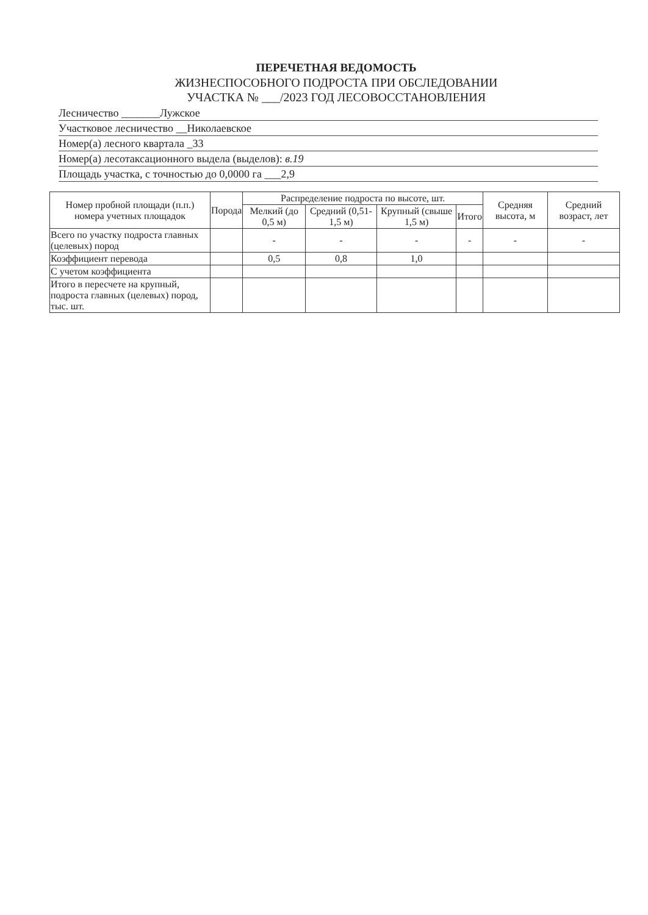ПЕРЕЧЕТНАЯ ВЕДОМОСТЬ
ЖИЗНЕСПОСОБНОГО ПОДРОСТА ПРИ ОБСЛЕДОВАНИИ
УЧАСТКА № ___/2023 ГОД ЛЕСОВОССТАНОВЛЕНИЯ
Лесничество _______Лужское
Участковое лесничество __Николаевское
Номер(а) лесного квартала _33
Номер(а) лесотаксационного выдела (выделов): в.19
Площадь участка, с точностью до 0,0000 га ___2,9
| Номер пробной площади (п.п.) номера учетных площадок | Порода | Распределение подроста по высоте, шт. | | | | Средняя высота, м | Средний возраст, лет |
| --- | --- | --- | --- | --- | --- | --- | --- |
| | | Мелкий (до 0,5 м) | Средний (0,51-1,5 м) | Крупный (свыше 1,5 м) | Итого | | |
| Всего по участку подроста главных (целевых) пород | | - | - | - | - | - | - |
| Коэффициент перевода | | 0,5 | 0,8 | 1,0 | | | |
| С учетом коэффициента | | | | | | | |
| Итого в пересчете на крупный, подроста главных (целевых) пород, тыс. шт. | | | | | | | |